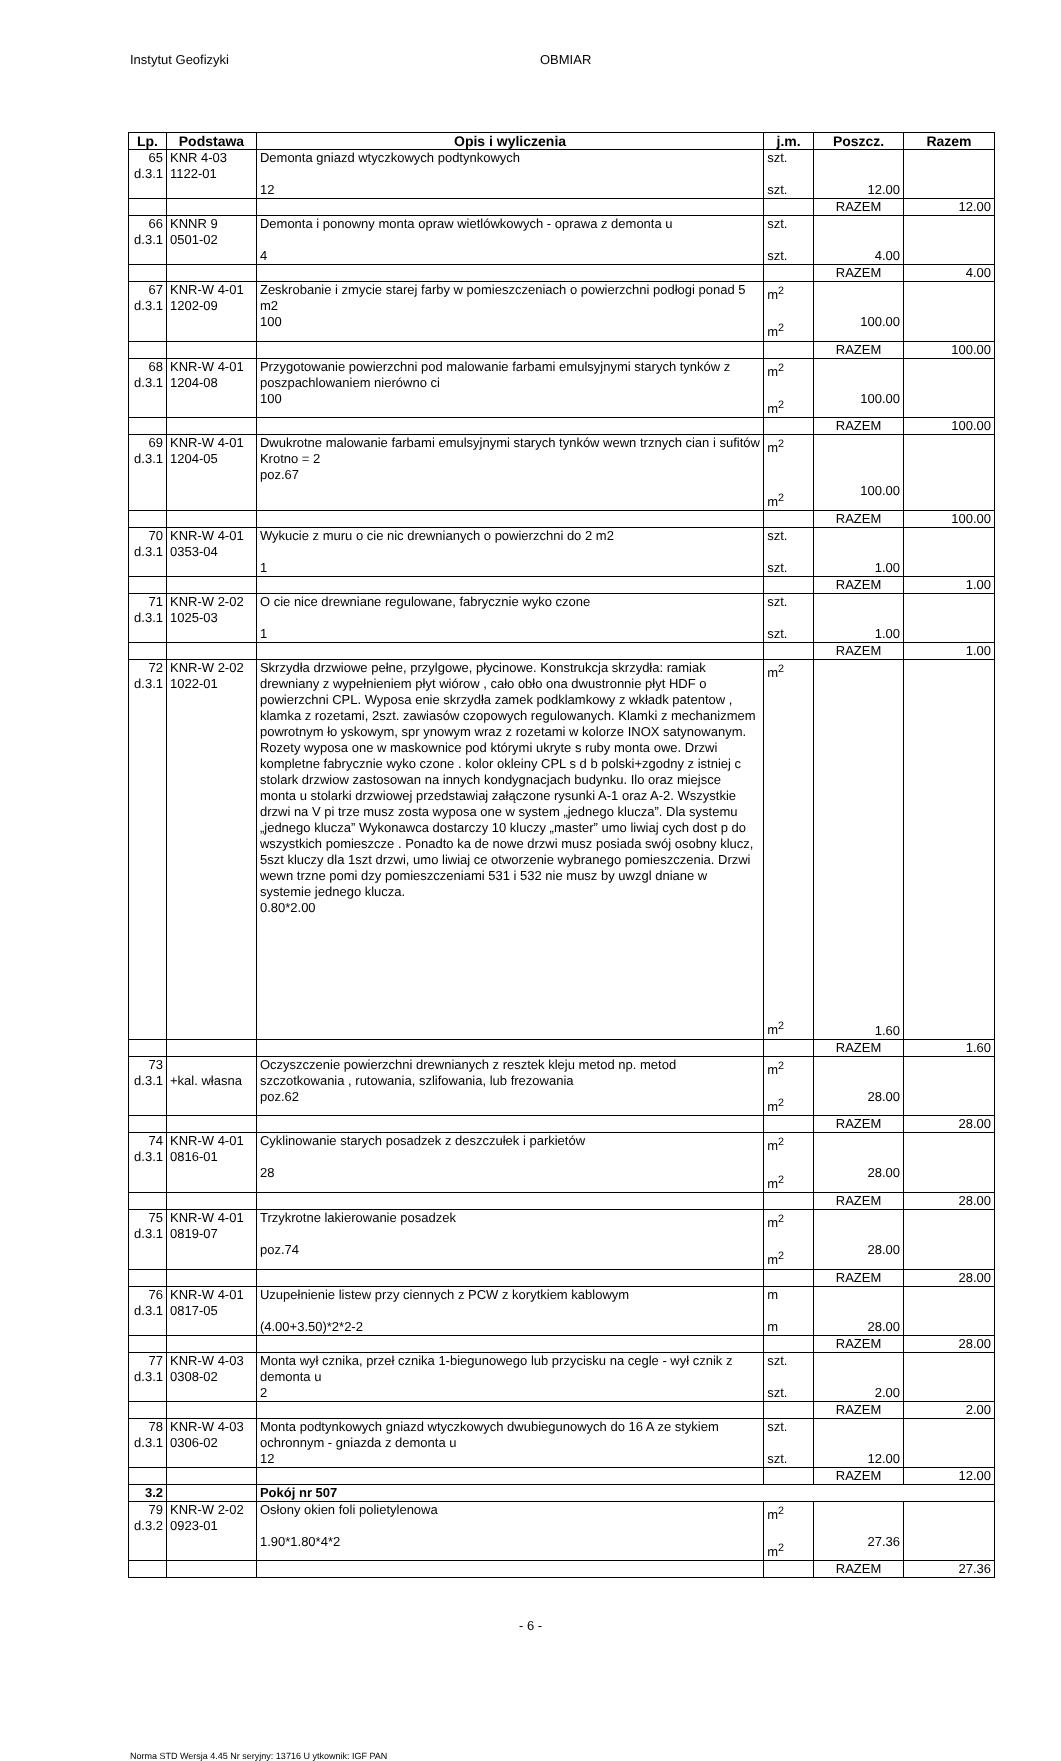Instytut Geofizyki OBMIAR
| Lp. | Podstawa | Opis i wyliczenia | j.m. | Poszcz. | Razem |
| --- | --- | --- | --- | --- | --- |
| 65 d.3.1 | KNR 4-03 1122-01 | Demonta gniazd wtyczkowych podtynkowych 12 | szt. szt. | 12.00 | |
| | | | | RAZEM | 12.00 |
| 66 d.3.1 | KNNR 9 0501-02 | Demonta i ponowny monta opraw wietlówkowych - oprawa z demonta u 4 | szt. szt. | 4.00 | |
| | | | | RAZEM | 4.00 |
| 67 d.3.1 | KNR-W 4-01 1202-09 | Zeskrobanie i zmycie starej farby w pomieszczeniach o powierzchni podłogi ponad 5 m2 100 | m<sup>2</sup> m<sup>2</sup> | 100.00 | |
| | | | | RAZEM | 100.00 |
| 68 d.3.1 | KNR-W 4-01 1204-08 | Przygotowanie powierzchni pod malowanie farbami emulsyjnymi starych tynków z poszpachlowaniem nierówno ci 100 | m<sup>2</sup> m<sup>2</sup> | 100.00 | |
| | | | | RAZEM | 100.00 |
| 69 d.3.1 | KNR-W 4-01 1204-05 | Dwukrotne malowanie farbami emulsyjnymi starych tynków wewn trznych cian i sufitów Krotno = 2 poz.67 | m<sup>2</sup> m<sup>2</sup> | 100.00 | |
| | | | | RAZEM | 100.00 |
| 70 d.3.1 | KNR-W 4-01 0353-04 | Wykucie z muru o cie nic drewnianych o powierzchni do 2 m2 1 | szt. szt. | 1.00 | |
| | | | | RAZEM | 1.00 |
| 71 d.3.1 | KNR-W 2-02 1025-03 | O cie nice drewniane regulowane, fabrycznie wyko czone 1 | szt. szt. | 1.00 | |
| | | | | RAZEM | 1.00 |
| 72 d.3.1 | KNR-W 2-02 1022-01 | Skrzydła drzwiowe pełne, przylgowe, płycinowe. Konstrukcja skrzydła: ramiak drewniany z wypełnieniem płyt wiórow , cało obło ona dwustronnie płyt HDF o powierzchni CPL. Wyposa enie skrzydła zamek podklamkowy z wkładk patentow , klamka z rozetami, 2szt. zawiasów czopowych regulowanych. Klamki z mechanizmem powrotnym ło yskowym, spr ynowym wraz z rozetami w kolorze INOX satynowanym. Rozety wyposa one w maskownice pod którymi ukryte s ruby monta owe. Drzwi kompletne fabrycznie wyko czone . kolor okleiny CPL s d b polski+zgodny z istniej c stolark drzwiow zastosowan na innych kondygnacjach budynku. Ilo oraz miejsce monta u stolarki drzwiowej przedstawiaj załączone rysunki A-1 oraz A-2. Wszystkie drzwi na V pi trze musz zosta wyposa one w system „jednego klucza”. Dla systemu „jednego klucza” Wykonawca dostarczy 10 kluczy „master” umo liwiaj cych dost p do wszystkich pomieszcze . Ponadto ka de nowe drzwi musz posiada swój osobny klucz, 5szt kluczy dla 1szt drzwi, umo liwiaj ce otworzenie wybranego pomieszczenia. Drzwi wewn trzne pomi dzy pomieszczeniami 531 i 532 nie musz by uwzgl dniane w systemie jednego klucza. 0.80*2.00 | m<sup>2</sup> m<sup>2</sup> | 1.60 | |
| | | | | RAZEM | 1.60 |
| 73 d.3.1 | +kal. własna | Oczyszczenie powierzchni drewnianych z resztek kleju metod np. metod szczotkowania , rutowania, szlifowania, lub frezowania poz.62 | m<sup>2</sup> m<sup>2</sup> | 28.00 | |
| | | | | RAZEM | 28.00 |
| 74 d.3.1 | KNR-W 4-01 0816-01 | Cyklinowanie starych posadzek z deszczułek i parkietów 28 | m<sup>2</sup> m<sup>2</sup> | 28.00 | |
| | | | | RAZEM | 28.00 |
| 75 d.3.1 | KNR-W 4-01 0819-07 | Trzykrotne lakierowanie posadzek poz.74 | m<sup>2</sup> m<sup>2</sup> | 28.00 | |
| | | | | RAZEM | 28.00 |
| 76 d.3.1 | KNR-W 4-01 0817-05 | Uzupełnienie listew przy ciennych z PCW z korytkiem kablowym (4.00+3.50)*2*2-2 | m m | 28.00 | |
| | | | | RAZEM | 28.00 |
| 77 d.3.1 | KNR-W 4-03 0308-02 | Monta wył cznika, przeł cznika 1-biegunowego lub przycisku na cegle - wył cznik z demonta u 2 | szt. szt. | 2.00 | |
| | | | | RAZEM | 2.00 |
| 78 d.3.1 | KNR-W 4-03 0306-02 | Monta podtynkowych gniazd wtyczkowych dwubiegunowych do 16 A ze stykiem ochronnym - gniazda z demonta u 12 | szt. szt. | 12.00 | |
| | | | | RAZEM | 12.00 |
| 3.2 | | Pokój nr 507 | | | |
| 79 d.3.2 | KNR-W 2-02 0923-01 | Osłony okien foli polietylenowa 1.90*1.80*4*2 | m<sup>2</sup> m<sup>2</sup> | 27.36 | |
| | | | | RAZEM | 27.36 |
- 6 -
Norma STD Wersja 4.45 Nr seryjny: 13716 U ytkownik: IGF PAN